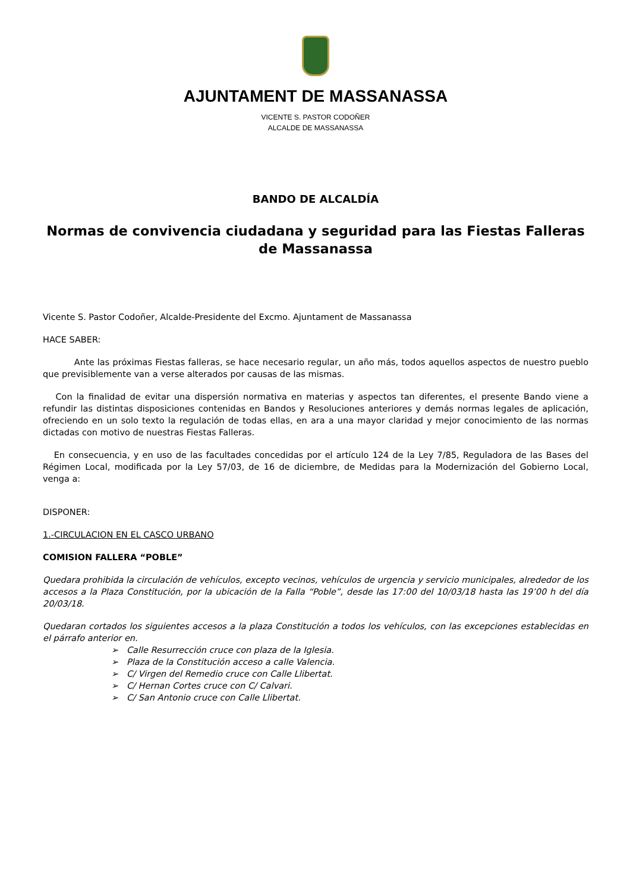AJUNTAMENT DE MASSANASSA
VICENTE S. PASTOR CODOÑER
ALCALDE DE MASSANASSA
BANDO DE ALCALDÍA
Normas de convivencia ciudadana y seguridad para las Fiestas Falleras de Massanassa
Vicente S. Pastor Codoñer, Alcalde-Presidente del Excmo. Ajuntament de Massanassa
HACE SABER:
Ante las próximas Fiestas falleras, se hace necesario regular, un año más, todos aquellos aspectos de nuestro pueblo que previsiblemente van a verse alterados por causas de las mismas.
Con la finalidad de evitar una dispersión normativa en materias y aspectos tan diferentes, el presente Bando viene a refundir las distintas disposiciones contenidas en Bandos y Resoluciones anteriores y demás normas legales de aplicación, ofreciendo en un solo texto la regulación de todas ellas, en ara a una mayor claridad y mejor conocimiento de las normas dictadas con motivo de nuestras Fiestas Falleras.
En consecuencia, y en uso de las facultades concedidas por el artículo 124 de la Ley 7/85, Reguladora de las Bases del Régimen Local, modificada por la Ley 57/03, de 16 de diciembre, de Medidas para la Modernización del Gobierno Local, venga a:
DISPONER:
1.-CIRCULACION EN EL CASCO URBANO
COMISION FALLERA “POBLE”
Quedara prohibida la circulación de vehículos, excepto vecinos, vehículos de urgencia y servicio municipales, alrededor de los accesos a la Plaza Constitución, por la ubicación de la Falla “Poble”, desde las 17:00 del 10/03/18 hasta las 19’00 h del día 20/03/18.
Quedaran cortados los siguientes accesos a la plaza Constitución a todos los vehículos, con las excepciones establecidas en el párrafo anterior en.
➢ Calle Resurrección cruce con plaza de la Iglesia.
➢ Plaza de la Constitución acceso a calle Valencia.
➢ C/ Virgen del Remedio cruce con Calle Llibertat.
➢ C/ Hernan Cortes cruce con C/ Calvari.
➢ C/ San Antonio cruce con Calle Llibertat.